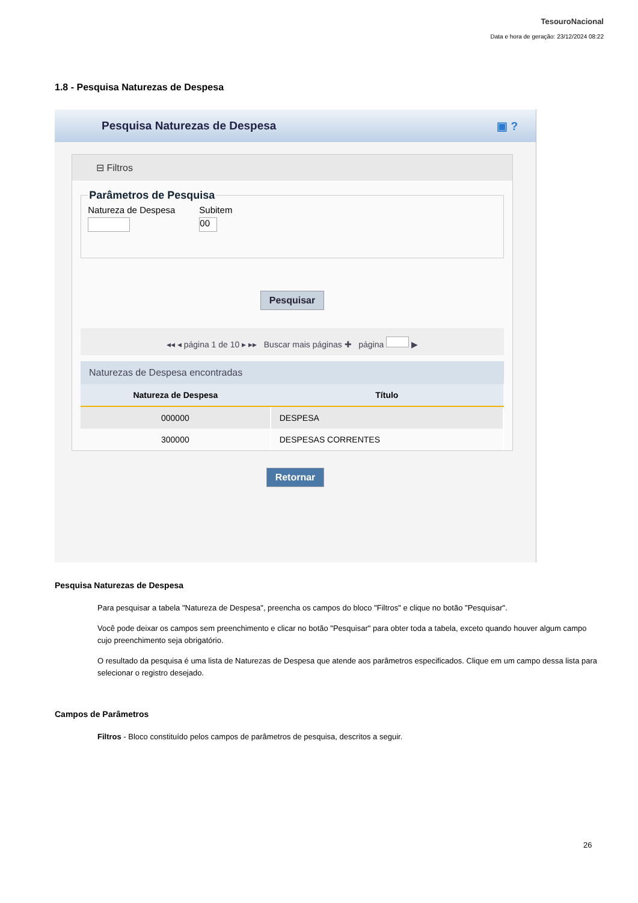TesouroNacional
Data e hora de geração: 23/12/2024 08:22
1.8 - Pesquisa Naturezas de Despesa
Pesquisa Naturezas de Despesa ▣ ?
⊟ Filtros
Parâmetros de Pesquisa
Natureza de Despesa
Subitem
00
Pesquisar
◂◂ ◂ página 1 de 10 ▸ ▸▸ Buscar mais páginas ✚ página ▶
Naturezas de Despesa encontradas
| Natureza de Despesa | Título |
| --- | --- |
| 000000 | DESPESA |
| 300000 | DESPESAS CORRENTES |
Retornar
Pesquisa Naturezas de Despesa
Para pesquisar a tabela "Natureza de Despesa", preencha os campos do bloco "Filtros" e clique no botão "Pesquisar".
Você pode deixar os campos sem preenchimento e clicar no botão "Pesquisar" para obter toda a tabela, exceto quando houver algum campo cujo preenchimento seja obrigatório.
O resultado da pesquisa é uma lista de Naturezas de Despesa que atende aos parâmetros especificados. Clique em um campo dessa lista para selecionar o registro desejado.
Campos de Parâmetros
Filtros - Bloco constituído pelos campos de parâmetros de pesquisa, descritos a seguir.
26